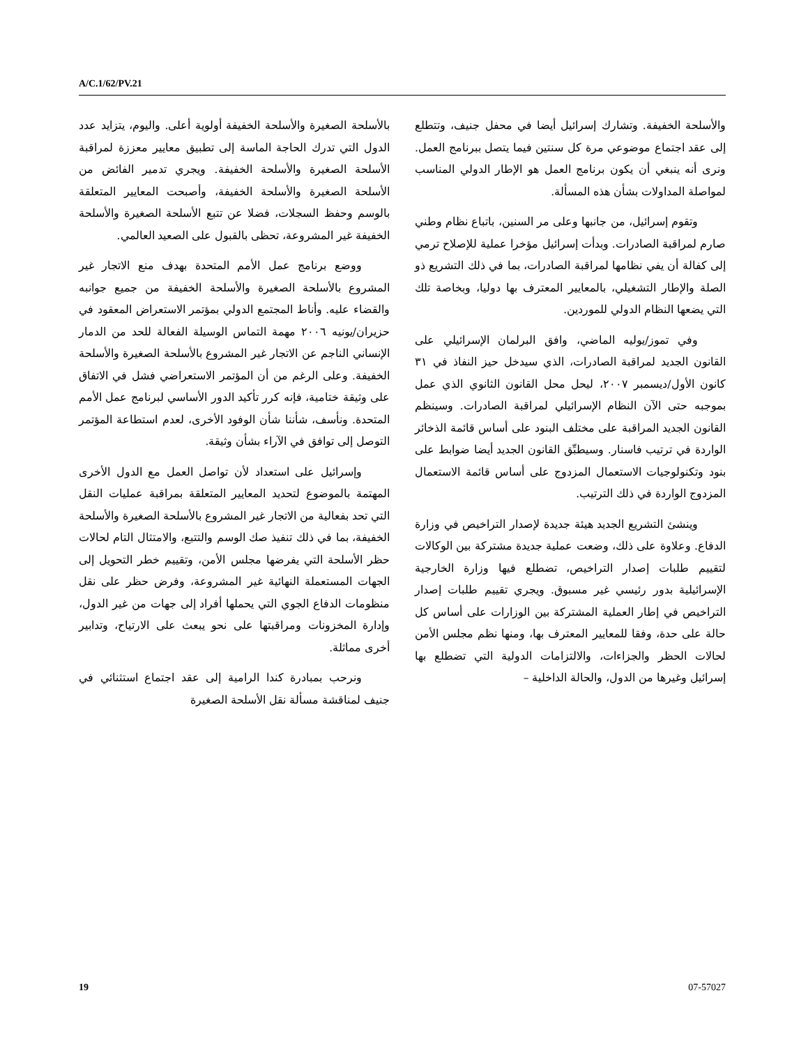A/C.1/62/PV.21
بالأسلحة الصغيرة والأسلحة الخفيفة أولوية أعلى. واليوم، يتزايد عدد الدول التي تدرك الحاجة الماسة إلى تطبيق معايير معززة لمراقبة الأسلحة الصغيرة والأسلحة الخفيفة. ويجري تدمير الفائض من الأسلحة الصغيرة والأسلحة الخفيفة، وأصبحت المعايير المتعلقة بالوسم وحفظ السجلات، فضلا عن تتبع الأسلحة الصغيرة والأسلحة الخفيفة غير المشروعة، تحظى بالقبول على الصعيد العالمي.
ووضع برنامج عمل الأمم المتحدة بهدف منع الاتجار غير المشروع بالأسلحة الصغيرة والأسلحة الخفيفة من جميع جوانبه والقضاء عليه. وأناط المجتمع الدولي بمؤتمر الاستعراض المعقود في حزيران/يونيه ٢٠٠٦ مهمة التماس الوسيلة الفعالة للحد من الدمار الإنساني الناجم عن الاتجار غير المشروع بالأسلحة الصغيرة والأسلحة الخفيفة. وعلى الرغم من أن المؤتمر الاستعراضي فشل في الاتفاق على وثيقة ختامية، فإنه كرر تأكيد الدور الأساسي لبرنامج عمل الأمم المتحدة. ونأسف، شأننا شأن الوفود الأخرى، لعدم استطاعة المؤتمر التوصل إلى توافق في الآراء بشأن وثيقة.
وإسرائيل على استعداد لأن تواصل العمل مع الدول الأخرى المهتمة بالموضوع لتحديد المعايير المتعلقة بمراقبة عمليات النقل التي تحد بفعالية من الاتجار غير المشروع بالأسلحة الصغيرة والأسلحة الخفيفة، بما في ذلك تنفيذ صك الوسم والتتبع، والامتثال التام لحالات حظر الأسلحة التي يفرضها مجلس الأمن، وتقييم خطر التحويل إلى الجهات المستعملة النهائية غير المشروعة، وفرض حظر على نقل منظومات الدفاع الجوي التي يحملها أفراد إلى جهات من غير الدول، وإدارة المخزونات ومراقبتها على نحو يبعث على الارتياح، وتدابير أخرى مماثلة.
ونرحب بمبادرة كندا الرامية إلى عقد اجتماع استثنائي في جنيف لمناقشة مسألة نقل الأسلحة الصغيرة
والأسلحة الخفيفة. وتشارك إسرائيل أيضا في محفل جنيف، وتتطلع إلى عقد اجتماع موضوعي مرة كل سنتين فيما يتصل ببرنامج العمل. ونرى أنه ينبغي أن يكون برنامج العمل هو الإطار الدولي المناسب لمواصلة المداولات بشأن هذه المسألة.
وتقوم إسرائيل، من جانبها وعلى مر السنين، باتباع نظام وطني صارم لمراقبة الصادرات. وبدأت إسرائيل مؤخرا عملية للإصلاح ترمي إلى كفالة أن يفي نظامها لمراقبة الصادرات، بما في ذلك التشريع ذو الصلة والإطار التشغيلي، بالمعايير المعترف بها دوليا، وبخاصة تلك التي يضعها النظام الدولي للموردين.
وفي تموز/يوليه الماضي، وافق البرلمان الإسرائيلي على القانون الجديد لمراقبة الصادرات، الذي سيدخل حيز النفاذ في ٣١ كانون الأول/ديسمبر ٢٠٠٧، ليحل محل القانون الثانوي الذي عمل بموجبه حتى الآن النظام الإسرائيلي لمراقبة الصادرات. وسينظم القانون الجديد المراقبة على مختلف البنود على أساس قائمة الذخائر الواردة في ترتيب فاسنار. وسيطبِّق القانون الجديد أيضا ضوابط على بنود وتكنولوجيات الاستعمال المزدوج على أساس قائمة الاستعمال المزدوج الواردة في ذلك الترتيب.
وينشئ التشريع الجديد هيئة جديدة لإصدار التراخيص في وزارة الدفاع. وعلاوة على ذلك، وضعت عملية جديدة مشتركة بين الوكالات لتقييم طلبات إصدار التراخيص، تضطلع فيها وزارة الخارجية الإسرائيلية بدور رئيسي غير مسبوق. ويجري تقييم طلبات إصدار التراخيص في إطار العملية المشتركة بين الوزارات على أساس كل حالة على حدة، وفقا للمعايير المعترف بها، ومنها نظم مجلس الأمن لحالات الحظر والجزاءات، والالتزامات الدولية التي تضطلع بها إسرائيل وغيرها من الدول، والحالة الداخلية –
19 07-57027